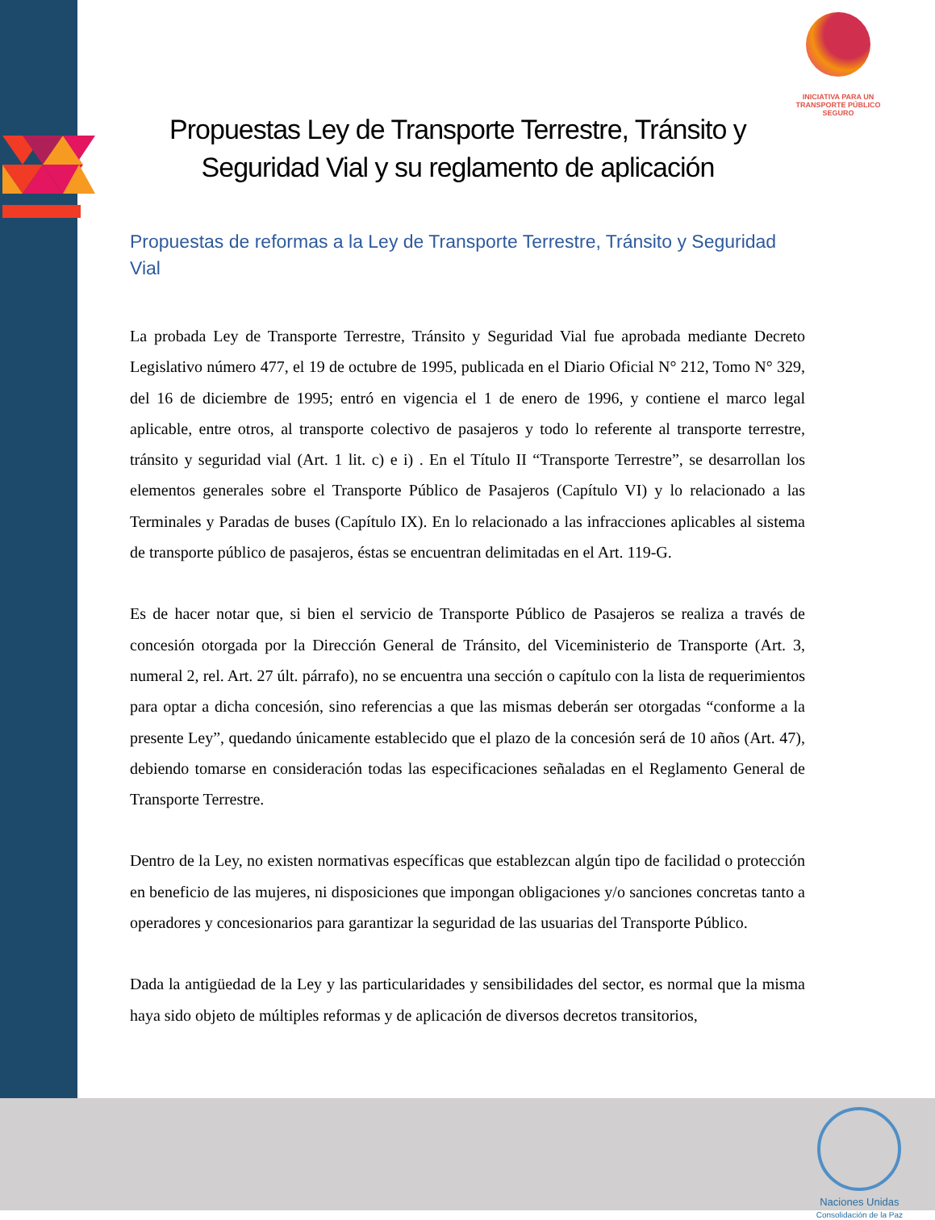INICIATIVA PARA UN TRANSPORTE PÚBLICO SEGURO
Propuestas Ley de Transporte Terrestre, Tránsito y Seguridad Vial y su reglamento de aplicación
Propuestas de reformas a la Ley de Transporte Terrestre, Tránsito y Seguridad Vial
La probada Ley de Transporte Terrestre, Tránsito y Seguridad Vial fue aprobada mediante Decreto Legislativo número 477, el 19 de octubre de 1995, publicada en el Diario Oficial N° 212, Tomo N° 329, del 16 de diciembre de 1995; entró en vigencia el 1 de enero de 1996, y contiene el marco legal aplicable, entre otros, al transporte colectivo de pasajeros y todo lo referente al transporte terrestre, tránsito y seguridad vial (Art. 1 lit. c) e i) . En el Título II “Transporte Terrestre”, se desarrollan los elementos generales sobre el Transporte Público de Pasajeros (Capítulo VI) y lo relacionado a las Terminales y Paradas de buses (Capítulo IX). En lo relacionado a las infracciones aplicables al sistema de transporte público de pasajeros, éstas se encuentran delimitadas en el Art. 119-G.
Es de hacer notar que, si bien el servicio de Transporte Público de Pasajeros se realiza a través de concesión otorgada por la Dirección General de Tránsito, del Viceministerio de Transporte (Art. 3, numeral 2, rel. Art. 27 últ. párrafo), no se encuentra una sección o capítulo con la lista de requerimientos para optar a dicha concesión, sino referencias a que las mismas deberán ser otorgadas “conforme a la presente Ley”, quedando únicamente establecido que el plazo de la concesión será de 10 años (Art. 47), debiendo tomarse en consideración todas las especificaciones señaladas en el Reglamento General de Transporte Terrestre.
Dentro de la Ley, no existen normativas específicas que establezcan algún tipo de facilidad o protección en beneficio de las mujeres, ni disposiciones que impongan obligaciones y/o sanciones concretas tanto a operadores y concesionarios para garantizar la seguridad de las usuarias del Transporte Público.
Dada la antigüedad de la Ley y las particularidades y sensibilidades del sector, es normal que la misma haya sido objeto de múltiples reformas y de aplicación de diversos decretos transitorios,
Naciones Unidas
Consolidación de la Paz